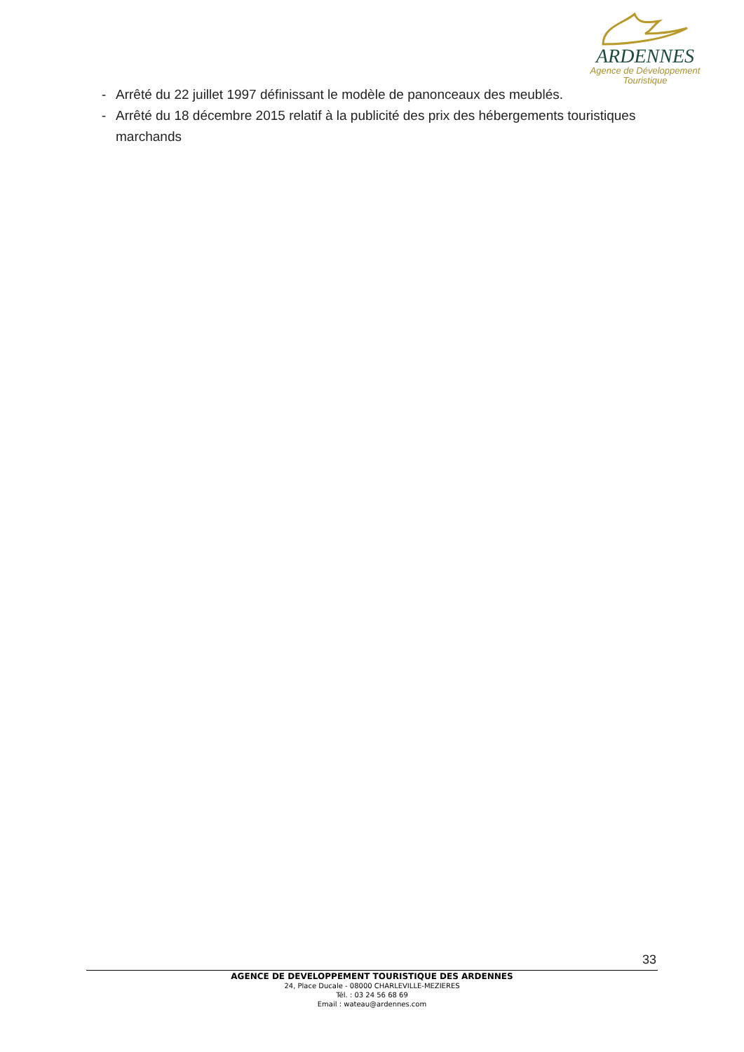ARDENNES
Agence de Développement
Touristique
- Arrêté du 22 juillet 1997 définissant le modèle de panonceaux des meublés.
- Arrêté du 18 décembre 2015 relatif à la publicité des prix des hébergements touristiques marchands
33
AGENCE DE DEVELOPPEMENT TOURISTIQUE DES ARDENNES
24, Place Ducale - 08000 CHARLEVILLE-MEZIERES
Tél. : 03 24 56 68 69
Email : wateau@ardennes.com